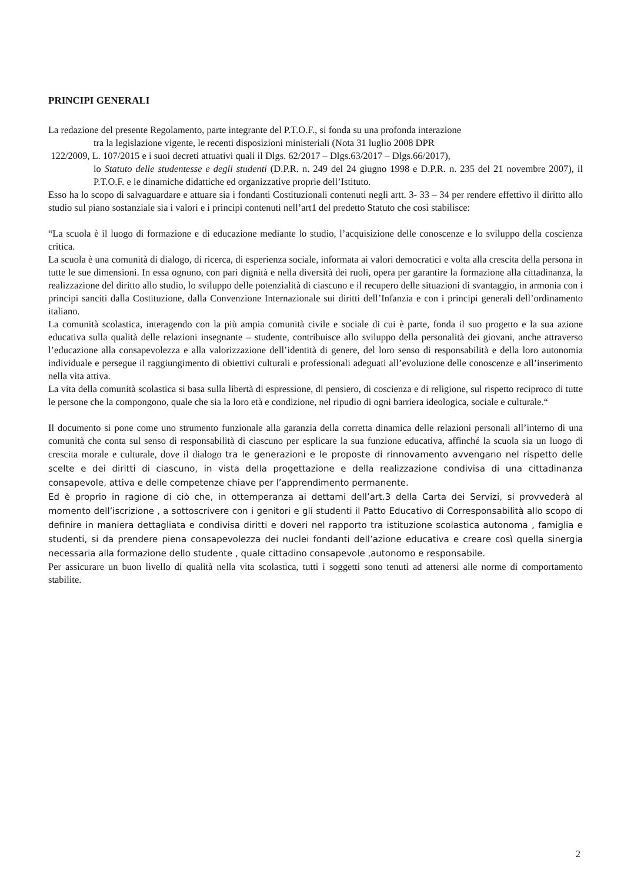PRINCIPI GENERALI
La redazione del presente Regolamento, parte integrante del P.T.O.F., si fonda su una profonda interazione
tra la legislazione vigente, le recenti disposizioni ministeriali (Nota 31 luglio 2008 DPR
122/2009, L. 107/2015 e i suoi decreti attuativi quali il Dlgs. 62/2017 – Dlgs.63/2017 – Dlgs.66/2017),
lo Statuto delle studentesse e degli studenti (D.P.R. n. 249 del 24 giugno 1998 e D.P.R. n. 235 del 21 novembre 2007), il P.T.O.F. e le dinamiche didattiche ed organizzative proprie dell’Istituto.
Esso ha lo scopo di salvaguardare e attuare sia i fondanti Costituzionali contenuti negli artt. 3- 33 – 34 per rendere effettivo il diritto allo studio sul piano sostanziale sia i valori e i principi contenuti nell’art1 del predetto Statuto che così stabilisce:
“La scuola è il luogo di formazione e di educazione mediante lo studio, l’acquisizione delle conoscenze e lo sviluppo della coscienza critica.
La scuola è una comunità di dialogo, di ricerca, di esperienza sociale, informata ai valori democratici e volta alla crescita della persona in tutte le sue dimensioni. In essa ognuno, con pari dignità e nella diversità dei ruoli, opera per garantire la formazione alla cittadinanza, la realizzazione del diritto allo studio, lo sviluppo delle potenzialità di ciascuno e il recupero delle situazioni di svantaggio, in armonia con i principi sanciti dalla Costituzione, dalla Convenzione Internazionale sui diritti dell’Infanzia e con i principi generali dell’ordinamento italiano.
La comunità scolastica, interagendo con la più ampia comunità civile e sociale di cui è parte, fonda il suo progetto e la sua azione educativa sulla qualità delle relazioni insegnante – studente, contribuisce allo sviluppo della personalità dei giovani, anche attraverso l’educazione alla consapevolezza e alla valorizzazione dell’identità di genere, del loro senso di responsabilità e della loro autonomia individuale e persegue il raggiungimento di obiettivi culturali e professionali adeguati all’evoluzione delle conoscenze e all’inserimento nella vita attiva.
La vita della comunità scolastica si basa sulla libertà di espressione, di pensiero, di coscienza e di religione, sul rispetto reciproco di tutte le persone che la compongono, quale che sia la loro età e condizione, nel ripudio di ogni barriera ideologica, sociale e culturale.“
Il documento si pone come uno strumento funzionale alla garanzia della corretta dinamica delle relazioni personali all’interno di una comunità che conta sul senso di responsabilità di ciascuno per esplicare la sua funzione educativa, affinché la scuola sia un luogo di crescita morale e culturale, dove il dialogo tra le generazioni e le proposte di rinnovamento avvengano nel rispetto delle scelte e dei diritti di ciascuno, in vista della progettazione e della realizzazione condivisa di una cittadinanza consapevole, attiva e delle competenze chiave per l’apprendimento permanente.
Ed è proprio in ragione di ciò che, in ottemperanza ai dettami dell’art.3 della Carta dei Servizi, si provvederà al momento dell’iscrizione , a sottoscrivere con i genitori e gli studenti il Patto Educativo di Corresponsabilità allo scopo di definire in maniera dettagliata e condivisa diritti e doveri nel rapporto tra istituzione scolastica autonoma , famiglia e studenti, si da prendere piena consapevolezza dei nuclei fondanti dell’azione educativa e creare così quella sinergia necessaria alla formazione dello studente , quale cittadino consapevole ,autonomo e responsabile.
Per assicurare un buon livello di qualità nella vita scolastica, tutti i soggetti sono tenuti ad attenersi alle norme di comportamento stabilite.
2